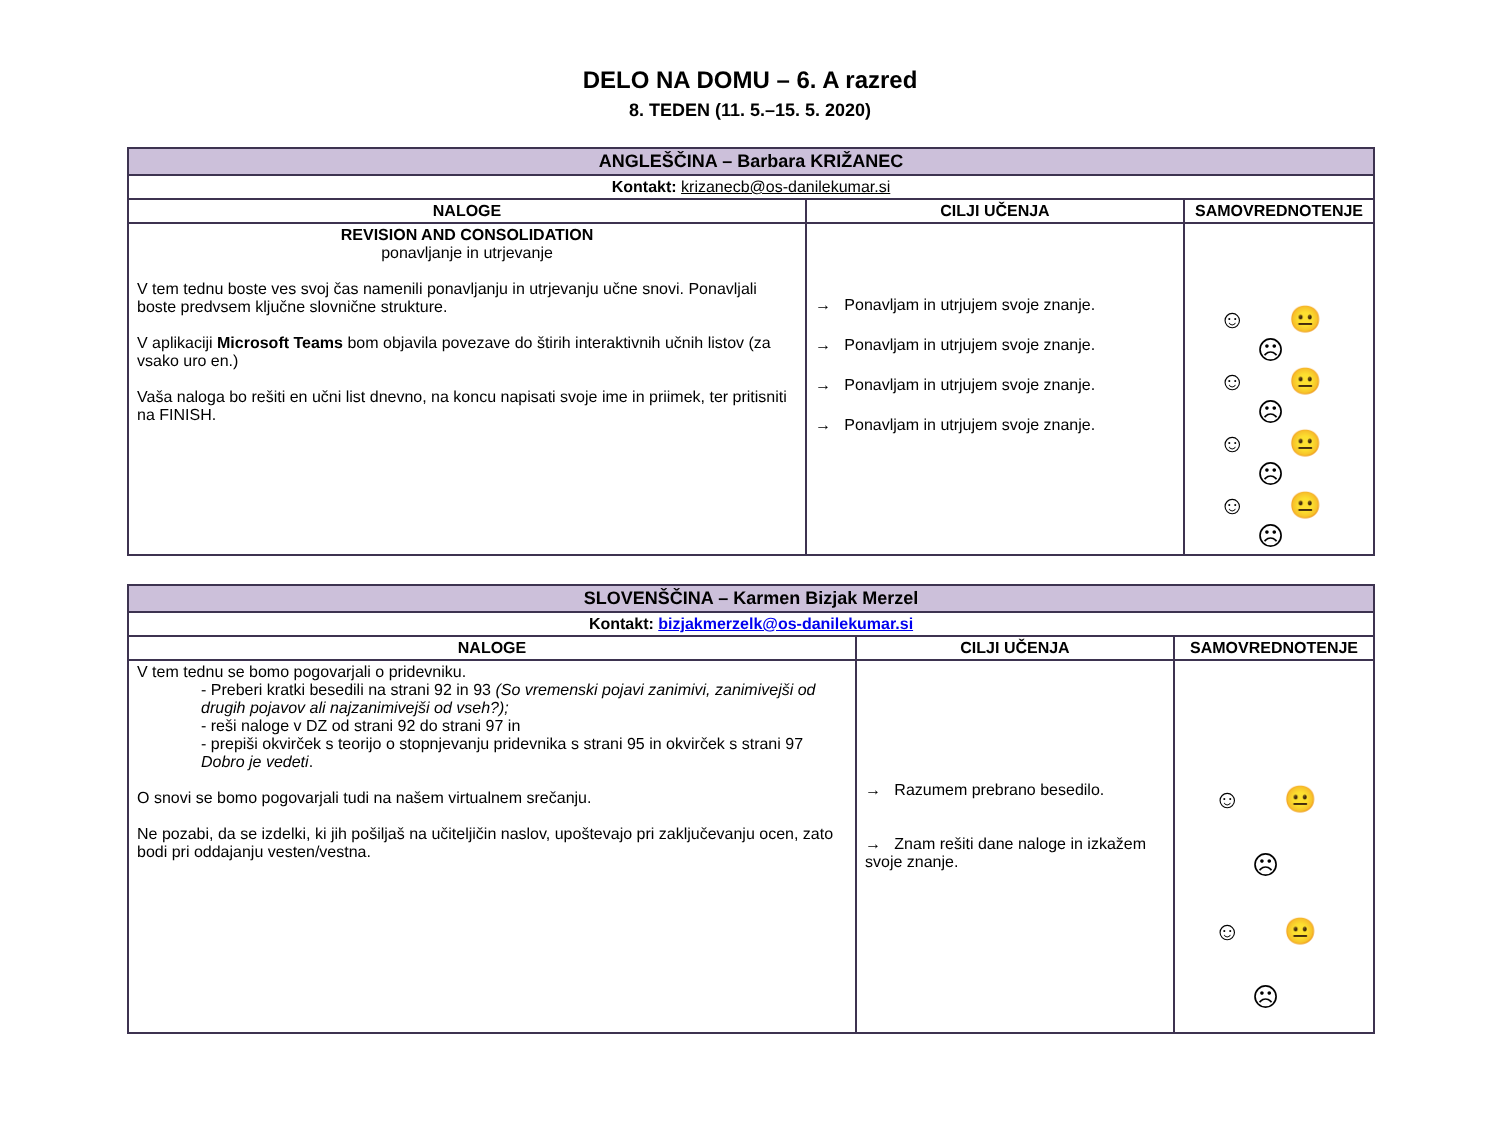DELO NA DOMU – 6. A razred
8. TEDEN (11. 5.–15. 5. 2020)
| ANGLEŠČINA – Barbara KRIŽANEC | | |
| Kontakt: krizanecb@os-danilekumar.si | | |
| NALOGE | CILJI UČENJA | SAMOVREDNOTENJE |
| REVISION AND CONSOLIDATION ponavljanje in utrjevanje V tem tednu boste ves svoj čas namenili ponavljanju in utrjevanju učne snovi. Ponavljali boste predvsem ključne slovnične strukture. V aplikaciji Microsoft Teams bom objavila povezave do štirih interaktivnih učnih listov (za vsako uro en.) Vaša naloga bo rešiti en učni list dnevno, na koncu napisati svoje ime in priimek, ter pritisniti na FINISH. | → Ponavljam in utrjujem svoje znanje. → Ponavljam in utrjujem svoje znanje. → Ponavljam in utrjujem svoje znanje. → Ponavljam in utrjujem svoje znanje. | ☺ 😐 ☹ ☺ 😐 ☹ ☺ 😐 ☹ ☺ 😐 ☹ |
| SLOVENŠČINA – Karmen Bizjak Merzel | | |
| Kontakt: bizjakmerzelk@os-danilekumar.si | | |
| NALOGE | CILJI UČENJA | SAMOVREDNOTENJE |
| V tem tednu se bomo pogovarjali o pridevniku. - Preberi kratki besedili na strani 92 in 93 (So vremenski pojavi zanimivi, zanimivejši od drugih pojavov ali najzanimivejši od vseh?); - reši naloge v DZ od strani 92 do strani 97 in - prepiši okvirček s teorijo o stopnjevanju pridevnika s strani 95 in okvirček s strani 97 Dobro je vedeti . O snovi se bomo pogovarjali tudi na našem virtualnem srečanju. Ne pozabi, da se izdelki, ki jih pošiljaš na učiteljičin naslov, upoštevajo pri zaključevanju ocen, zato bodi pri oddajanju vesten/vestna. | → Razumem prebrano besedilo. → Znam rešiti dane naloge in izkažem svoje znanje. | ☺ 😐 ☹ ☺ 😐 ☹ |